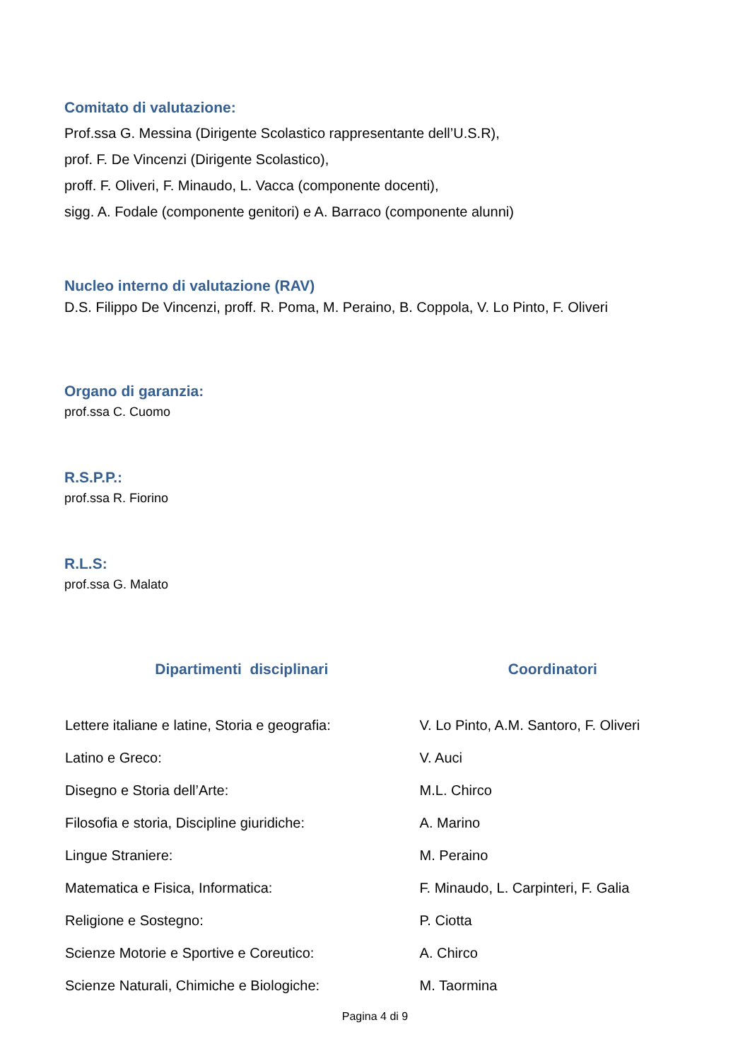Comitato di valutazione:
Prof.ssa G. Messina (Dirigente Scolastico rappresentante dell’U.S.R),
prof. F. De Vincenzi (Dirigente Scolastico),
proff. F. Oliveri, F. Minaudo, L. Vacca (componente docenti),
sigg. A. Fodale (componente genitori) e A. Barraco (componente alunni)
Nucleo interno di valutazione (RAV)
D.S. Filippo De Vincenzi, proff. R. Poma, M. Peraino, B. Coppola, V. Lo Pinto, F. Oliveri
Organo di garanzia:
prof.ssa C. Cuomo
R.S.P.P.:
prof.ssa R. Fiorino
R.L.S:
prof.ssa G. Malato
| Dipartimenti disciplinari | Coordinatori |
| --- | --- |
| Lettere italiane e latine, Storia e geografia: | V. Lo Pinto, A.M. Santoro, F. Oliveri |
| Latino e Greco: | V. Auci |
| Disegno e Storia dell’Arte: | M.L. Chirco |
| Filosofia e storia, Discipline giuridiche: | A. Marino |
| Lingue Straniere: | M. Peraino |
| Matematica e Fisica, Informatica: | F. Minaudo, L. Carpinteri, F. Galia |
| Religione e Sostegno: | P. Ciotta |
| Scienze Motorie e Sportive e Coreutico: | A. Chirco |
| Scienze Naturali, Chimiche e Biologiche: | M. Taormina |
Pagina 4 di 9